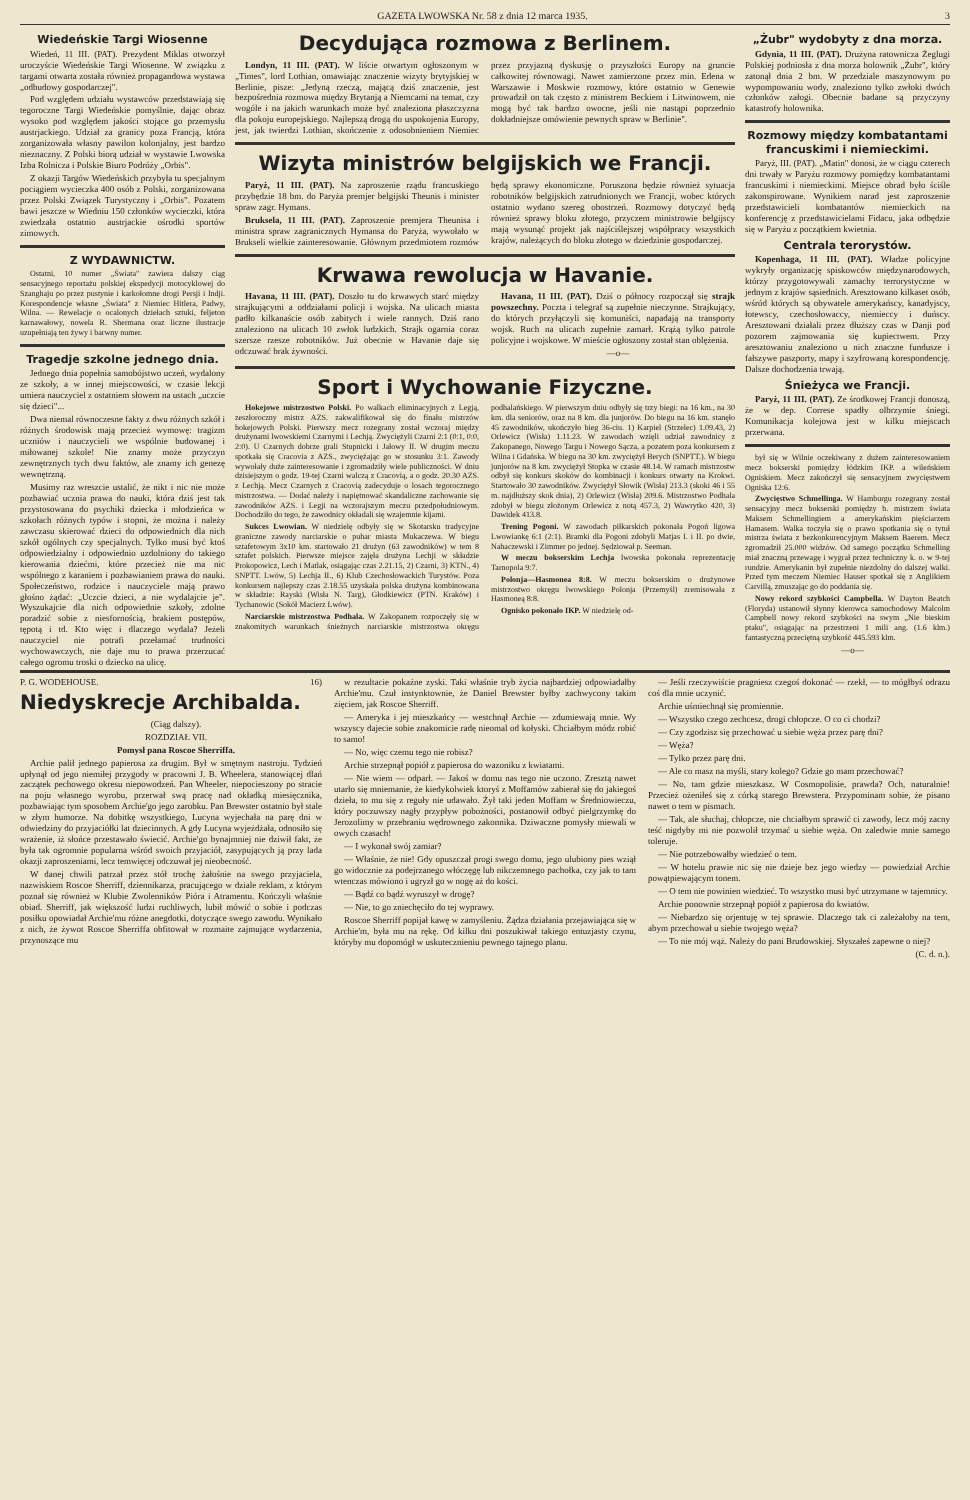GAZETA LWOWSKA Nr. 58 z dnia 12 marca 1935. 3
Wiedeńskie Targi Wiosenne
Wiedeń, 11 III. (PAT). Prezydent Miklas otworzył uroczyście Wiedeńskie Targi Wiosenne. W związku z targami otwarta została również propagandowa wystawa „odbudowy gospodarczej".
Pod względem udziału wystawców przedstawiają się tegoroczne Targi Wiedeńskie pomyślnie, dając obraz wysoko pod względem jakości stojące go przemysłu austrjackiego. Udział za granicy poza Francją, która zorganizowała własny pawilon kolonjalny, jest bardzo nieznaczny. Z Polski biorą udział w wystawie Lwowska Izba Rolnicza i Polskie Biuro Podróży „Orbis".
Z okazji Targów Wiedeńskich przybyła tu specjalnym pociągiem wycieczka 400 osób z Polski, zorganizowana przez Polski Związek Turystyczny i „Orbis". Pozatem bawi jeszcze w Wiedniu 150 członków wycieczki, która zwiedzała ostatnio austrjackie ośrodki sportów zimowych.
Z WYDAWNICTW.
Ostatni, 10 numer „Świata" zawiera dalszy ciąg sensacyjnego reportażu polskiej ekspedycji motocyklowej do Szanghaju po przez pustynie i karkołomne drogi Persji i Indji. Korespondencje własne „Świata" z Niemiec Hitlera, Padwy, Wilna. — Rewelacje o ocalonych dziełach sztuki, feljeton karnawałowy, nowela R. Shermana oraz liczne ilustracje uzupełniają ten żywy i barwny numer.
Tragedje szkolne jednego dnia.
Jednego dnia popełnia samobójstwo uczeń, wydalony ze szkoły, a w innej miejscowości, w czasie lekcji umiera nauczyciel z ostatniem słowem na ustach „uczcie się dzieci"...
Dwa niemal równoczesne fakty z dwu różnych szkół i różnych środowisk mają przecież wymowę: tragizm uczniów i nauczycieli we wspólnie budowanej i miłowanej szkole! Nie znamy może przyczyn zewnętrznych tych dwu faktów, ale znamy ich genezę wewnętrzną.
Musimy raz wreszcie ustalić, że nikt i nic nie może pozbawiać ucznia prawa do nauki, która dziś jest tak przystosowana do psychiki dziecka i młodzieńca w szkołach różnych typów i stopni, że można i należy zawczasu skierować dzieci do odpowiednich dla nich szkół ogólnych czy specjalnych. Tylko musi być ktoś odpowiedzialny i odpowiednio uzdolniony do takiego kierowania dziećmi, które przecież nie ma nic wspólnego z karaniem i pozbawianiem prawa do nauki. Społeczeństwo, rodzice i nauczyciele mają prawo głośno żądać: „Uczcie dzieci, a nie wydalajcie je". Wyszukajcie dla nich odpowiednie szkoły, zdolne poradzić sobie z niesfornością, brakiem postępów, tępotą i td. Kto więc i dlaczego wydala? Jeżeli nauczyciel nie potrafi przełamać trudności wychowawczych, nie daje mu to prawa przerzucać całego ogromu troski o dziecko na ulicę.
Decydująca rozmowa z Berlinem.
Londyn, 11 III. (PAT). W liście otwartym ogłoszonym w „Times", lord Lothian, omawiając znaczenie wizyty brytyjskiej w Berlinie, pisze: „Jedyną rzeczą, mającą dziś znaczenie, jest bezpośrednia rozmowa między Brytanją a Niemcami na temat, czy wogóle i na jakich warunkach może być znaleziona płaszczyzna dla pokoju europejskiego. Najlepszą drogą do uspokojenia Europy, jest, jak twierdzi Lothian, skończenie z odosobnieniem Niemiec przez przyjazną dyskusję o przyszłości Europy na gruncie całkowitej równowagi. Nawet zamierzone przez min. Edena w Warszawie i Moskwie rozmowy, które ostatnio w Genewie prowadził on tak często z ministrem Beckiem i Litwinowem, nie mogą być tak bardzo owocne, jeśli nie nastąpi poprzednio dokładniejsze omówienie pewnych spraw w Berlinie".
Wizyta ministrów belgijskich we Francji.
Paryż, 11 III. (PAT). Na zaproszenie rządu francuskiego przybędzie 18 bm. do Paryża premjer belgijski Theunis i minister spraw zagr. Hymans.
Bruksela, 11 III. (PAT). Zaproszenie premjera Theunisa i ministra spraw zagranicznych Hymansa do Paryża, wywołało w Brukseli wielkie zainteresowanie. Głównym przedmiotem rozmów będą sprawy ekonomiczne. Poruszona będzie również sytuacja robotników belgijskich zatrudnionych we Francji, wobec których ostatnio wydano szereg obostrzeń. Rozmowy dotyczyć będą również sprawy bloku złotego, przyczem ministrowie belgijscy mają wysunąć projekt jak najściślejszej współpracy wszystkich krajów, należących do bloku złotego w dziedzinie gospodarczej.
Krwawa rewolucja w Havanie.
Havana, 11 III. (PAT). Doszło tu do krwawych starć między strajkującymi a oddziałami policji i wojska. Na ulicach miasta padło kilkanaście osób zabitych i wiele rannych. Dziś rano znaleziono na ulicach 10 zwłok ludzkich. Strajk ogarnia coraz szersze rzesze robotników. Już obecnie w Havanie daje się odczuwać brak żywności.
Havana, 11 III. (PAT). Dziś o północy rozpoczął się strajk powszechny. Poczta i telegraf są zupełnie nieczynne. Strajkujący, do których przyłączyli się komuniści, napadają na transporty wojsk. Ruch na ulicach zupełnie zamarł. Krążą tylko patrole policyjne i wojskowe. W mieście ogłoszony został stan oblężenia.
—o—
Sport i Wychowanie Fizyczne.
Hokejowe mistrzostwo Polski. Po walkach eliminacyjnych z Legją, zeszłoroczny mistrz AZS. zakwalifikował się do finału mistrzów hokejowych Polski. Pierwszy mecz rozegrany został wczoraj między drużynami lwowskiemi Czarnymi i Lechją. Zwyciężyli Czarni 2:1 (0:1, 0:0, 2:0). U Czarnych dobrze grali Stupnicki i Jałowy II. W drugim meczu spotkała się Cracovia z AZS., zwyciężając go w stosunku 3:1. Zawody wywołały duże zainteresowanie i zgromadziły wiele publiczności. W dniu dzisiejszym o godz. 19-tej Czarni walczą z Cracovią, a o godz. 20.30 AZS. z Lechją. Mecz Czarnych z Cracovią zadecyduje o losach tegorocznego mistrzostwa. — Dodać należy i napiętnować skandaliczne zachowanie się zawodników AZS. i Legji na wczorajszym meczu przedpołudniowym. Dochodziło do tego, że zawodnicy okładali się wzajemnie kijami.
Sukces Lwowian. W niedzielę odbyły się w Skotarsku tradycyjne graniczne zawody narciarskie o puhar miasta Mukaczewa. W biegu sztafetowym 3x10 km. startowało 21 drużyn (63 zawodników) w tem 8 sztafet polskich. Pierwsze miejsce zajęła drużyna Lechji w składzie Prokopowicz, Lech i Matlak, osiągając czas 2.21.15, 2) Czarni, 3) KTN., 4) SNPTT. Lwów, 5) Lechja II., 6) Klub Czechosłowackich Turystów. Poza konkursem najlepszy czas 2.18.55 uzyskała polska drużyna kombinowana w składzie: Rayski (Wisła N. Targ), Głodkiewicz (PTN. Kraków) i Tychanowic (Sokół Macierz Lwów).
Narciarskie mistrzostwa Podhala. W Zakopanem rozpoczęły się w znakomitych warunkach śnieżnych narciarskie mistrzostwa okręgu podhalańskiego. W pierwszym dniu odbyły się trzy biegi: na 16 km., na 30 km. dla seniorów, oraz na 8 km. dla junjorów. Do biegu na 16 km. stanęło 45 zawodników, ukończyło bieg 36-ciu. 1) Karpiel (Strzelec) 1.09.43, 2) Orlewicz (Wisła) 1.11.23. W zawodach wzięli udział zawodnicy z Zakopanego, Nowego Targu i Nowego Sącza, a pozatem poza konkursem z Wilna i Gdańska. W biegu na 30 km. zwyciężył Berych (SNPTT.). W biegu junjorów na 8 km. zwyciężył Stopka w czasie 48.14. W ramach mistrzostw odbył się konkurs skoków do kombinacji i konkurs otwarty na Krokwi. Startowało 30 zawodników. Zwyciężył Słowik (Wisła) 213.3 (skoki 46 i 55 m. najdłuższy skok dnia), 2) Orlewicz (Wisła) 209.6. Mistrzostwo Podhala zdobył w biegu złożonym Orlewicz z notą 457.3, 2) Wawrytko 420, 3) Dawidek 413.8.
Trening Pogoni. W zawodach piłkarskich pokonała Pogoń ligowa Lwowiankę 6:1 (2:1). Bramki dla Pogoni zdobyli Matjas I. i II. po dwie, Nahaczewski i Zimmer po jednej. Sędziował p. Seeman.
W meczu bokserskim Lechja lwowska pokonała reprezentację Tarnopola 9:7.
Polonja—Hasmonea 8:8. W meczu bokserskim o drużynowe mistrzostwo okręgu lwowskiego Polonja (Przemyśl) zremisowała z Hasmoneą 8:8.
Ognisko pokonało IKP. W niedzielę od-
„Żubr" wydobyty z dna morza.
Gdynia, 11 III. (PAT). Drużyna ratownicza Żeglugi Polskiej podniosła z dna morza holownik „Żubr", który zatonął dnia 2 bm. W przedziale maszynowym po wypompowaniu wody, znaleziono tylko zwłoki dwóch członków załogi. Obecnie badane są przyczyny katastrofy holownika.
Rozmowy między kombatantami francuskimi i niemieckimi.
Paryż, III. (PAT). „Matin" donosi, że w ciągu czterech dni trwały w Paryżu rozmowy pomiędzy kombatantami francuskimi i niemieckimi. Miejsce obrad było ściśle zakonspirowane. Wynikiem narad jest zaproszenie przedstawicieli kombatantów niemieckich na konferencję z przedstawicielami Fidacu, jaka odbędzie się w Paryżu z początkiem kwietnia.
Centrala terorystów.
Kopenhaga, 11 III. (PAT). Władze policyjne wykryły organizację spiskowców międzynarodowych, którzy przygotowywali zamachy terrorystyczne w jednym z krajów sąsiednich. Aresztowano kilkaset osób, wśród których są obywatele amerykańscy, kanadyjscy, łotewscy, czechosłowaccy, niemieccy i duńscy. Aresztowani działali przez dłuższy czas w Danji pod pozorem zajmowania się kupiectwem. Przy aresztowaniu znaleziono u nich znaczne fundusze i fałszywe paszporty, mapy i szyfrowaną korespondencję. Dalsze dochodzenia trwają.
Śnieżyca we Francji.
Paryż, 11 III. (PAT). Ze środkowej Francji donoszą, że w dep. Correse spadły olbrzymie śniegi. Komunikacja kolejowa jest w kilku miejscach przerwana.
był się w Wilnie oczekiwany z dużem zainteresowaniem mecz bokserski pomiędzy łódzkim IKP. a wileńskiem Ogniskiem. Mecz zakończył się sensacyjnem zwycięstwem Ogniska 12:6.
Zwycięstwo Schmellinga. W Hamburgu rozegrany został sensacyjny mecz bokserski pomiędzy b. mistrzem świata Maksem Schmellingiem a amerykańskim pięściarzem Hamasem. Walka toczyła się o prawo spotkania się o tytuł mistrza świata z bezkonkurencyjnym Maksem Baerem. Mecz zgromadził 25.000 widzów. Od samego początku Schmelling miał znaczną przewagę i wygrał przez techniczny k. o. w 9-tej rundzie. Amerykanin był zupełnie niezdolny do dalszej walki. Przed tym meczem Niemiec Hauser spotkał się z Anglikiem Carvillą, zmuszając go do poddania się.
Nowy rekord szybkości Campbella. W Dayton Beatch (Floryda) ustanowił słynny kierowca samochodowy Malcolm Campbell nowy rekord szybkości na swym „Nie bieskim ptaku", osiągając na przestrzeni 1 mili ang. (1.6 klm.) fantastyczną przeciętną szybkość 445.593 klm.
—o—
P. G. WODEHOUSE. 16)
Niedyskrecje Archibalda.
(Ciąg dalszy).
ROZDZIAŁ VII.
Pomysł pana Roscoe Sherriffa.
Archie palił jednego papierosa za drugim. Był w smętnym nastroju. Tydzień upłynął od jego niemiłej przygody w pracowni J. B. Wheelera, stanowiącej dlań zaczątek pechowego okresu niepowodzeń. Pan Wheeler, niepocieszony po stracie na poju własnego wyrobu, przerwał swą pracę nad okładką miesięcznika, pozbawiając tym sposobem Archie'go jego zarobku. Pan Brewster ostatnio był stale w złym humorze. Na dobitkę wszystkiego, Lucyna wyjechała na parę dni w odwiedziny do przyjaciółki lat dziecinnych. A gdy Lucyna wyjeżdżała, odnosiło się wrażenie, iż słońce przestawało świecić. Archie'go bynajmniej nie dziwił fakt, że była tak ogromnie popularna wśród swoich przyjaciół, zasypujących ją przy lada okazji zaproszeniami, lecz temwięcej odczuwał jej nieobecność.
W danej chwili patrzał przez stół trochę żałośnie na swego przyjaciela, nazwiskiem Roscoe Sherriff, dziennikarza, pracującego w dziale reklam, z którym poznał się również w Klubie Zwolenników Pióra i Atramentu. Kończyli właśnie obiad. Sherriff, jak większość ludzi ruchliwych, lubił mówić o sobie i podczas posiłku opowiadał Archie'mu różne anegdotki, dotyczące swego zawodu. Wynikało z nich, że żywot Roscoe Sherriffa obfitował w rozmaite zajmujące wydarzenia, przynoszące mu
w rezultacie pokaźne zyski. Taki właśnie tryb życia najbardziej odpowiadałby Archie'mu. Czuł instynktownie, że Daniel Brewster byłby zachwycony takim zięciem, jak Roscoe Sherriff.
— Ameryka i jej mieszkańcy — westchnął Archie — zdumiewają mnie. Wy wszyscy dajecie sobie znakomicie radę nieomal od kołyski. Chciałbym módz robić to samo!
— No, więc czemu tego nie robisz?
Archie strzepnął popiół z papierosa do wazoniku z kwiatami.
— Nie wiem — odparł. — Jakoś w domu nas tego nie uczono. Zresztą nawet utarło się mniemanie, że kiedykolwiek ktoryś z Moffamów zabierał się do jakiegoś dzieła, to mu się z reguły nie udawało. Żył taki jeden Moffam w Średniowieczu, który poczuwszy nagły przypływ pobożności, postanowił odbyć pielgrzymkę do Jerozolimy w przebraniu wędrownego zakonnika. Dziwaczne pomysły miewali w owych czasach!
— I wykonał swój zamiar?
— Właśnie, że nie! Gdy opuszczał progi swego domu, jego ulubiony pies wziął go widocznie za podejrzanego włóczęgę lub nikczemnego pachołka, czy jak to tam wtenczas mówiono i ugryzł go w nogę aż do kości.
— Bądź co bądź wyruszył w drogę?
— Nie, to go zniechęciło do tej wyprawy.
Roscoe Sherriff popijał kawę w zamyśleniu. Żądza działania przejawiająca się w Archie'm, była mu na rękę. Od kilku dni poszukiwał takiego entuzjasty czynu, któryby mu dopomógł w uskutecznieniu pewnego tajnego planu.
— Jeśli rzeczywiście pragniesz czegoś dokonać — rzekł, — to mógłbyś odrazu coś dla mnie uczynić.
Archie uśmiechnął się promiennie.
— Wszystko czego zechcesz, drogi chłopcze. O co ci chodzi?
— Czy zgodzisz się przechować u siebie węża przez parę dni?
— Węża?
— Tylko przez parę dni.
— Ale co masz na myśli, stary kolego? Gdzie go mam przechować?
— No, tam gdzie mieszkasz. W Cosmopolisie, prawda? Och, naturalnie! Przecież ożeniłeś się z córką starego Brewstera. Przypominam sobie, że pisano nawet o tem w pismach.
— Tak, ale słuchaj, chłopcze, nie chciałbym sprawić ci zawody, lecz mój zacny teść nigdyby mi nie pozwolił trzymać u siebie węża. On zaledwie mnie samego toleruje.
— Nie potrzebowałby wiedzieć o tem.
— W hotelu prawie nic się nie dzieje bez jego wiedzy — powiedział Archie powątpiewającym tonem.
— O tem nie powinien wiedzieć. To wszystko musi być utrzymane w tajemnicy.
Archie ponownie strzepnął popiół z papierosa do kwiatów.
— Niebardzo się orjentuję w tej sprawie. Dlaczego tak ci zależałoby na tem, abym przechował u siebie twojego węża?
— To nie mój wąż. Należy do pani Brudowskiej. Słyszałeś zapewne o niej?
(C. d. n.).